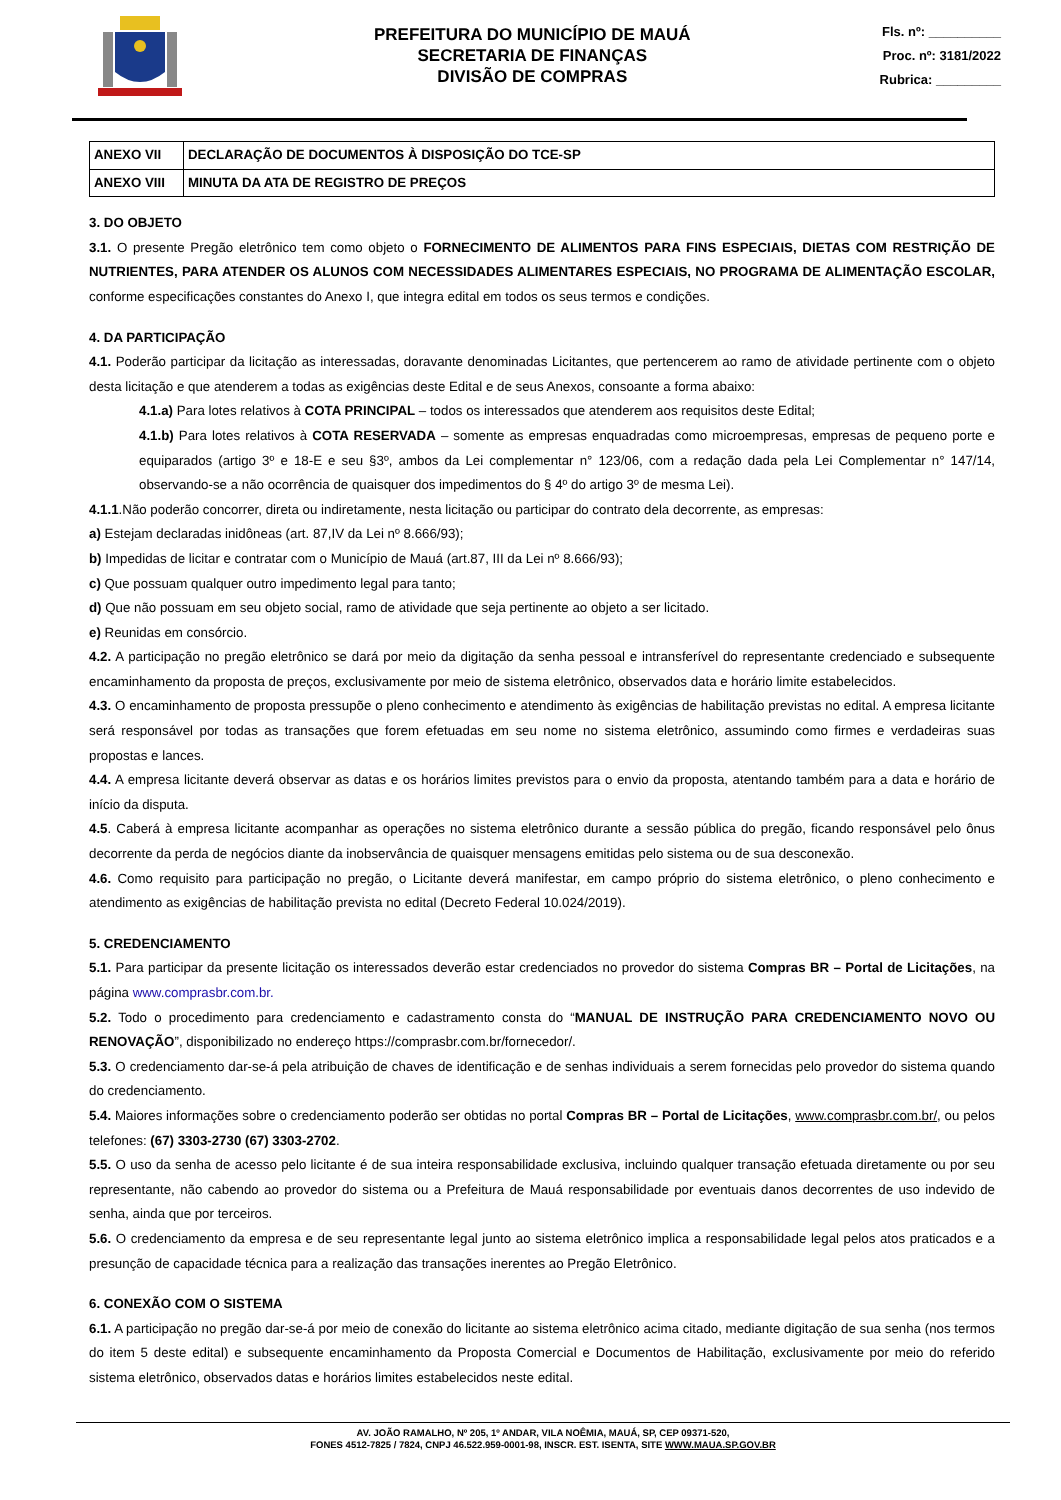PREFEITURA DO MUNICÍPIO DE MAUÁ
SECRETARIA DE FINANÇAS
DIVISÃO DE COMPRAS
Fls. nº: __________
Proc. nº: 3181/2022
Rubrica: _________
| ANEXO VII | DECLARAÇÃO DE DOCUMENTOS À DISPOSIÇÃO DO TCE-SP |
| ANEXO VIII | MINUTA DA ATA DE REGISTRO DE PREÇOS |
3. DO OBJETO
3.1. O presente Pregão eletrônico tem como objeto o FORNECIMENTO DE ALIMENTOS PARA FINS ESPECIAIS, DIETAS COM RESTRIÇÃO DE NUTRIENTES, PARA ATENDER OS ALUNOS COM NECESSIDADES ALIMENTARES ESPECIAIS, NO PROGRAMA DE ALIMENTAÇÃO ESCOLAR, conforme especificações constantes do Anexo I, que integra edital em todos os seus termos e condições.
4. DA PARTICIPAÇÃO
4.1. Poderão participar da licitação as interessadas, doravante denominadas Licitantes, que pertencerem ao ramo de atividade pertinente com o objeto desta licitação e que atenderem a todas as exigências deste Edital e de seus Anexos, consoante a forma abaixo:
4.1.a) Para lotes relativos à COTA PRINCIPAL – todos os interessados que atenderem aos requisitos deste Edital;
4.1.b) Para lotes relativos à COTA RESERVADA – somente as empresas enquadradas como microempresas, empresas de pequeno porte e equiparados (artigo 3º e 18-E e seu §3º, ambos da Lei complementar n° 123/06, com a redação dada pela Lei Complementar n° 147/14, observando-se a não ocorrência de quaisquer dos impedimentos do § 4º do artigo 3º de mesma Lei).
4.1.1.Não poderão concorrer, direta ou indiretamente, nesta licitação ou participar do contrato dela decorrente, as empresas:
a) Estejam declaradas inidôneas (art. 87,IV da Lei nº 8.666/93);
b) Impedidas de licitar e contratar com o Município de Mauá (art.87, III da Lei nº 8.666/93);
c) Que possuam qualquer outro impedimento legal para tanto;
d) Que não possuam em seu objeto social, ramo de atividade que seja pertinente ao objeto a ser licitado.
e) Reunidas em consórcio.
4.2. A participação no pregão eletrônico se dará por meio da digitação da senha pessoal e intransferível do representante credenciado e subsequente encaminhamento da proposta de preços, exclusivamente por meio de sistema eletrônico, observados data e horário limite estabelecidos.
4.3. O encaminhamento de proposta pressupõe o pleno conhecimento e atendimento às exigências de habilitação previstas no edital. A empresa licitante será responsável por todas as transações que forem efetuadas em seu nome no sistema eletrônico, assumindo como firmes e verdadeiras suas propostas e lances.
4.4. A empresa licitante deverá observar as datas e os horários limites previstos para o envio da proposta, atentando também para a data e horário de início da disputa.
4.5. Caberá à empresa licitante acompanhar as operações no sistema eletrônico durante a sessão pública do pregão, ficando responsável pelo ônus decorrente da perda de negócios diante da inobservância de quaisquer mensagens emitidas pelo sistema ou de sua desconexão.
4.6. Como requisito para participação no pregão, o Licitante deverá manifestar, em campo próprio do sistema eletrônico, o pleno conhecimento e atendimento as exigências de habilitação prevista no edital (Decreto Federal 10.024/2019).
5. CREDENCIAMENTO
5.1. Para participar da presente licitação os interessados deverão estar credenciados no provedor do sistema Compras BR – Portal de Licitações, na página www.comprasbr.com.br.
5.2. Todo o procedimento para credenciamento e cadastramento consta do “MANUAL DE INSTRUÇÃO PARA CREDENCIAMENTO NOVO OU RENOVAÇÃO”, disponibilizado no endereço https://comprasbr.com.br/fornecedor/.
5.3. O credenciamento dar-se-á pela atribuição de chaves de identificação e de senhas individuais a serem fornecidas pelo provedor do sistema quando do credenciamento.
5.4. Maiores informações sobre o credenciamento poderão ser obtidas no portal Compras BR – Portal de Licitações, www.comprasbr.com.br/, ou pelos telefones: (67) 3303-2730 (67) 3303-2702.
5.5. O uso da senha de acesso pelo licitante é de sua inteira responsabilidade exclusiva, incluindo qualquer transação efetuada diretamente ou por seu representante, não cabendo ao provedor do sistema ou a Prefeitura de Mauá responsabilidade por eventuais danos decorrentes de uso indevido de senha, ainda que por terceiros.
5.6. O credenciamento da empresa e de seu representante legal junto ao sistema eletrônico implica a responsabilidade legal pelos atos praticados e a presunção de capacidade técnica para a realização das transações inerentes ao Pregão Eletrônico.
6. CONEXÃO COM O SISTEMA
6.1. A participação no pregão dar-se-á por meio de conexão do licitante ao sistema eletrônico acima citado, mediante digitação de sua senha (nos termos do item 5 deste edital) e subsequente encaminhamento da Proposta Comercial e Documentos de Habilitação, exclusivamente por meio do referido sistema eletrônico, observados datas e horários limites estabelecidos neste edital.
AV. JOÃO RAMALHO, Nº 205, 1º ANDAR, VILA NOÊMIA, MAUÁ, SP, CEP 09371-520,
FONES 4512-7825 / 7824, CNPJ 46.522.959-0001-98, INSCR. EST. ISENTA, SITE WWW.MAUA.SP.GOV.BR